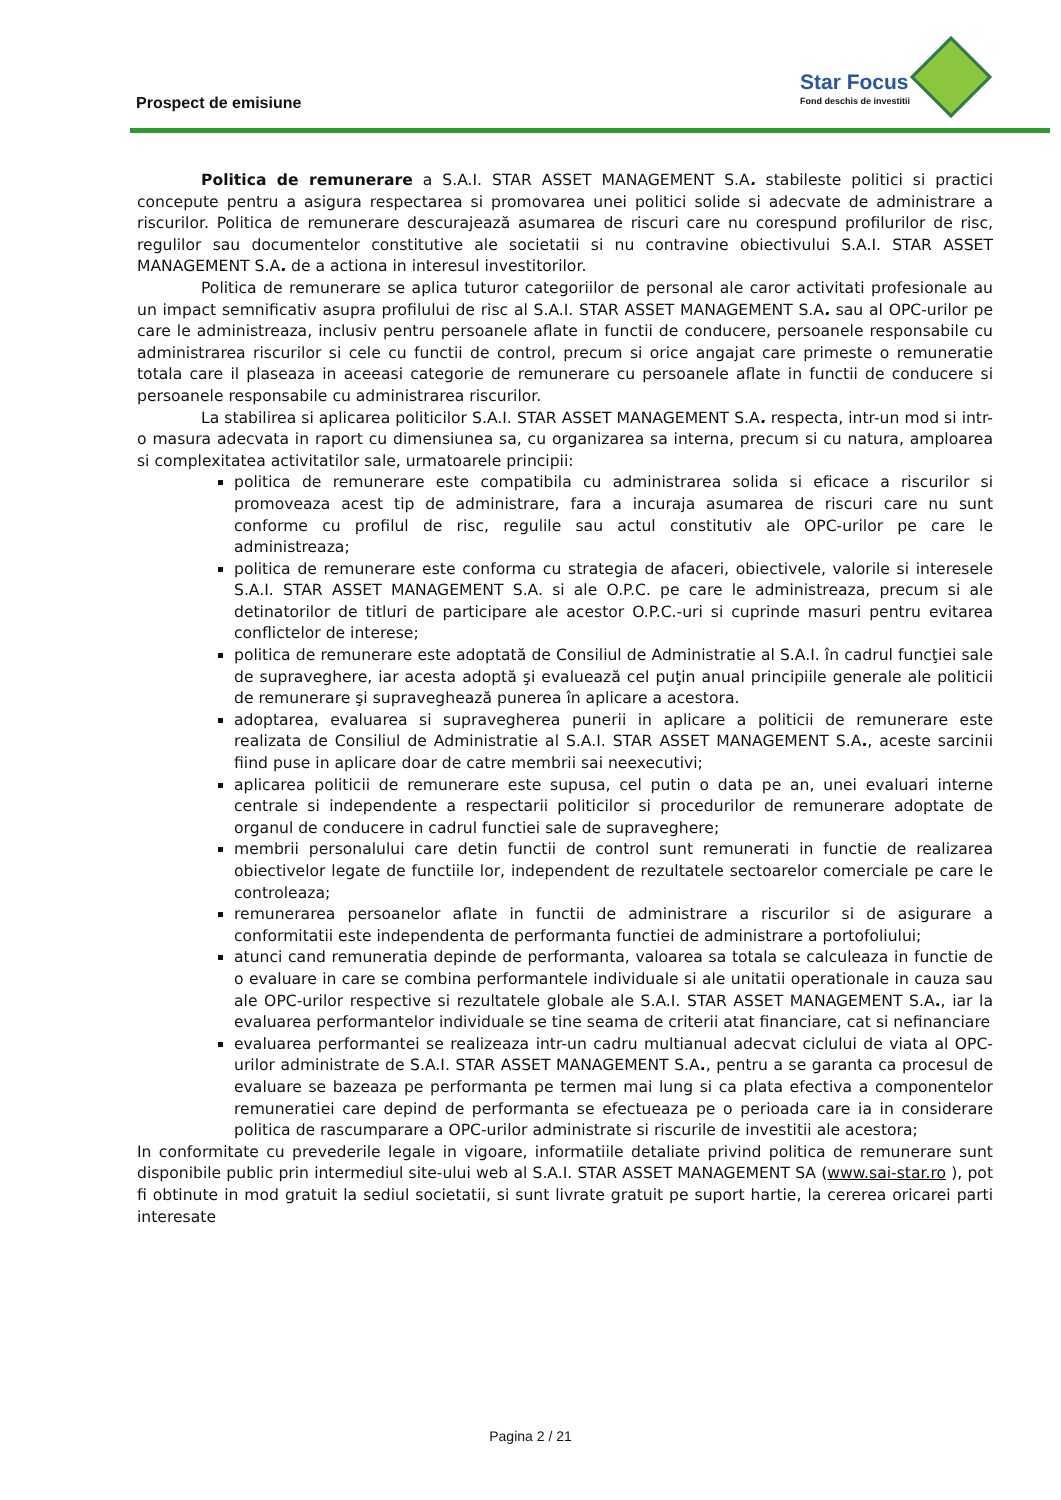Prospect de emisiune
Star Focus
Fond deschis de investitii
Politica de remunerare a S.A.I. STAR ASSET MANAGEMENT S.A. stabileste politici si practici concepute pentru a asigura respectarea si promovarea unei politici solide si adecvate de administrare a riscurilor. Politica de remunerare descurajează asumarea de riscuri care nu corespund profilurilor de risc, regulilor sau documentelor constitutive ale societatii si nu contravine obiectivului S.A.I. STAR ASSET MANAGEMENT S.A. de a actiona in interesul investitorilor.
Politica de remunerare se aplica tuturor categoriilor de personal ale caror activitati profesionale au un impact semnificativ asupra profilului de risc al S.A.I. STAR ASSET MANAGEMENT S.A. sau al OPC-urilor pe care le administreaza, inclusiv pentru persoanele aflate in functii de conducere, persoanele responsabile cu administrarea riscurilor si cele cu functii de control, precum si orice angajat care primeste o remuneratie totala care il plaseaza in aceeasi categorie de remunerare cu persoanele aflate in functii de conducere si persoanele responsabile cu administrarea riscurilor.
La stabilirea si aplicarea politicilor S.A.I. STAR ASSET MANAGEMENT S.A. respecta, intr-un mod si intr-o masura adecvata in raport cu dimensiunea sa, cu organizarea sa interna, precum si cu natura, amploarea si complexitatea activitatilor sale, urmatoarele principii:
politica de remunerare este compatibila cu administrarea solida si eficace a riscurilor si promoveaza acest tip de administrare, fara a incuraja asumarea de riscuri care nu sunt conforme cu profilul de risc, regulile sau actul constitutiv ale OPC-urilor pe care le administreaza;
politica de remunerare este conforma cu strategia de afaceri, obiectivele, valorile si interesele S.A.I. STAR ASSET MANAGEMENT S.A. si ale O.P.C. pe care le administreaza, precum si ale detinatorilor de titluri de participare ale acestor O.P.C.-uri si cuprinde masuri pentru evitarea conflictelor de interese;
politica de remunerare este adoptată de Consiliul de Administratie al S.A.I. în cadrul funcţiei sale de supraveghere, iar acesta adoptă şi evaluează cel puţin anual principiile generale ale politicii de remunerare şi supraveghează punerea în aplicare a acestora.
adoptarea, evaluarea si supravegherea punerii in aplicare a politicii de remunerare este realizata de Consiliul de Administratie al S.A.I. STAR ASSET MANAGEMENT S.A., aceste sarcinii fiind puse in aplicare doar de catre membrii sai neexecutivi;
aplicarea politicii de remunerare este supusa, cel putin o data pe an, unei evaluari interne centrale si independente a respectarii politicilor si procedurilor de remunerare adoptate de organul de conducere in cadrul functiei sale de supraveghere;
membrii personalului care detin functii de control sunt remunerati in functie de realizarea obiectivelor legate de functiile lor, independent de rezultatele sectoarelor comerciale pe care le controleaza;
remunerarea persoanelor aflate in functii de administrare a riscurilor si de asigurare a conformitatii este independenta de performanta functiei de administrare a portofoliului;
atunci cand remuneratia depinde de performanta, valoarea sa totala se calculeaza in functie de o evaluare in care se combina performantele individuale si ale unitatii operationale in cauza sau ale OPC-urilor respective si rezultatele globale ale S.A.I. STAR ASSET MANAGEMENT S.A., iar la evaluarea performantelor individuale se tine seama de criterii atat financiare, cat si nefinanciare
evaluarea performantei se realizeaza intr-un cadru multianual adecvat ciclului de viata al OPC-urilor administrate de S.A.I. STAR ASSET MANAGEMENT S.A., pentru a se garanta ca procesul de evaluare se bazeaza pe performanta pe termen mai lung si ca plata efectiva a componentelor remuneratiei care depind de performanta se efectueaza pe o perioada care ia in considerare politica de rascumparare a OPC-urilor administrate si riscurile de investitii ale acestora;
In conformitate cu prevederile legale in vigoare, informatiile detaliate privind politica de remunerare sunt disponibile public prin intermediul site-ului web al S.A.I. STAR ASSET MANAGEMENT SA (www.sai-star.ro ), pot fi obtinute in mod gratuit la sediul societatii, si sunt livrate gratuit pe suport hartie, la cererea oricarei parti interesate
Pagina 2 / 21